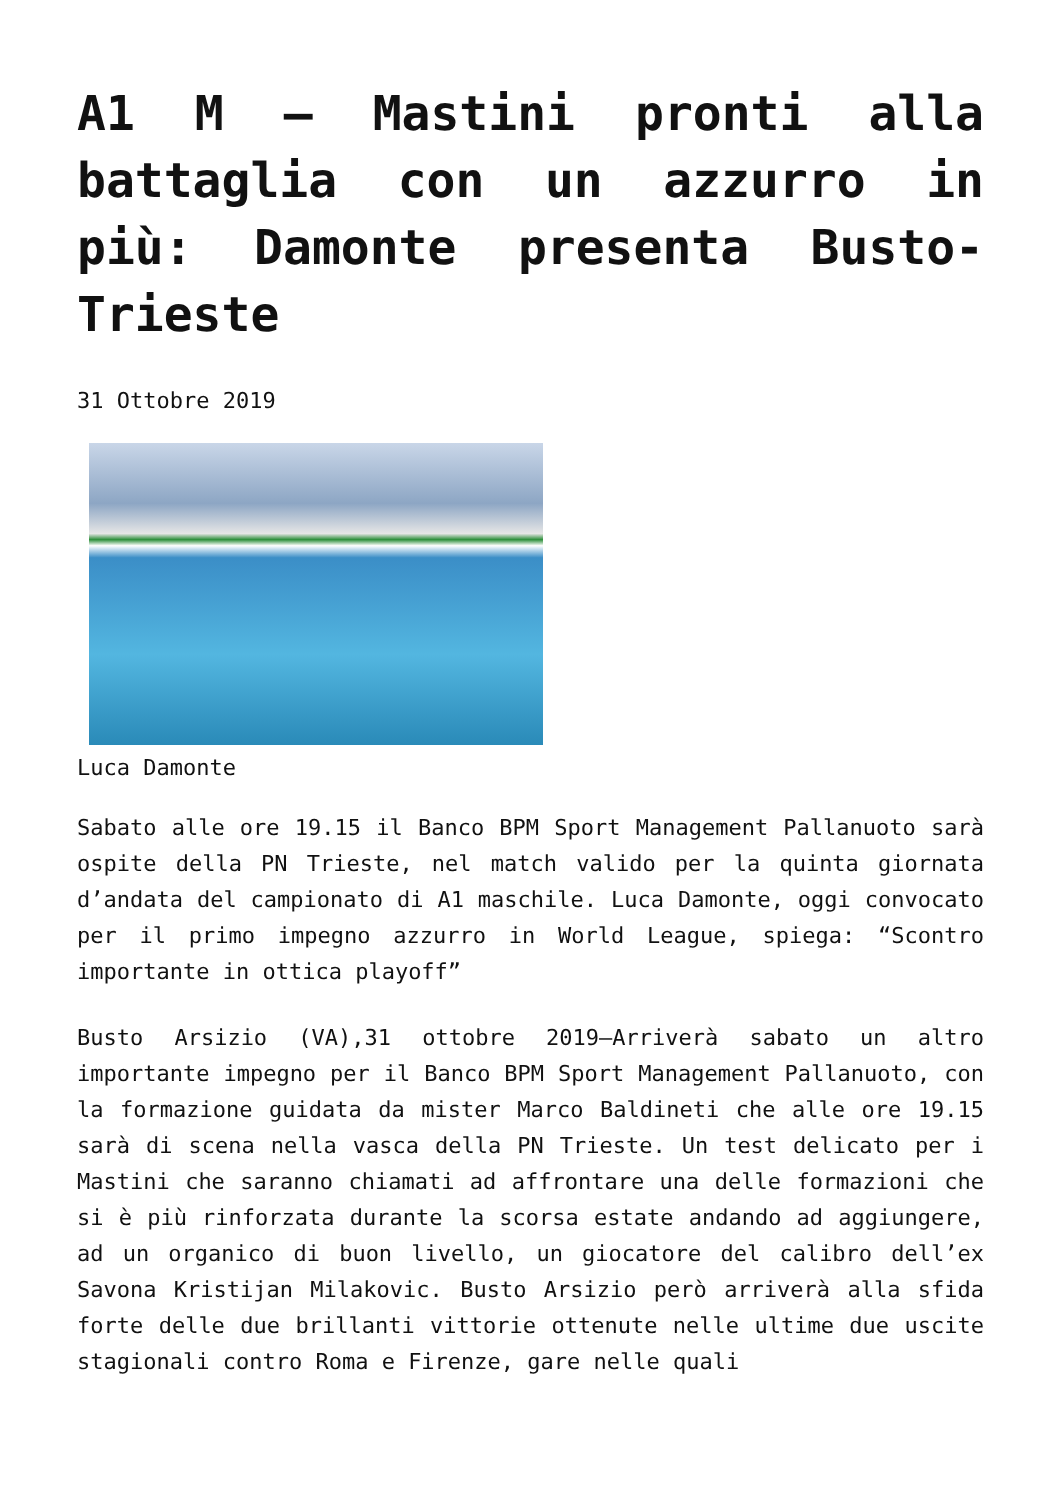A1 M – Mastini pronti alla battaglia con un azzurro in più: Damonte presenta Busto-Trieste
31 Ottobre 2019
Luca Damonte
Sabato alle ore 19.15 il Banco BPM Sport Management Pallanuoto sarà ospite della PN Trieste, nel match valido per la quinta giornata d’andata del campionato di A1 maschile. Luca Damonte, oggi convocato per il primo impegno azzurro in World League, spiega: “Scontro importante in ottica playoff”
Busto Arsizio (VA),31 ottobre 2019–Arriverà sabato un altro importante impegno per il Banco BPM Sport Management Pallanuoto, con la formazione guidata da mister Marco Baldineti che alle ore 19.15 sarà di scena nella vasca della PN Trieste. Un test delicato per i Mastini che saranno chiamati ad affrontare una delle formazioni che si è più rinforzata durante la scorsa estate andando ad aggiungere, ad un organico di buon livello, un giocatore del calibro dell’ex Savona Kristijan Milakovic. Busto Arsizio però arriverà alla sfida forte delle due brillanti vittorie ottenute nelle ultime due uscite stagionali contro Roma e Firenze, gare nelle quali